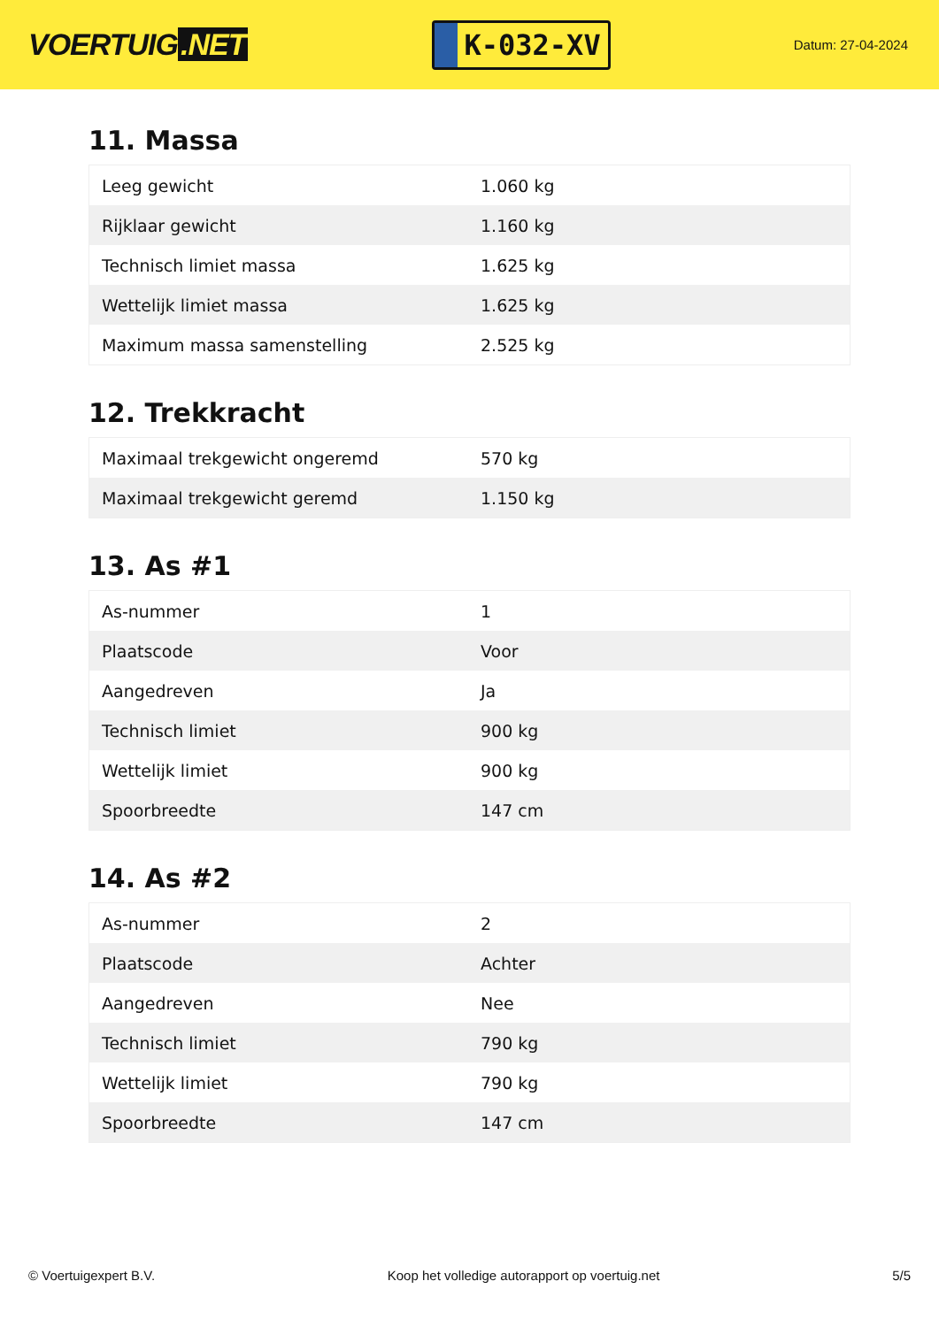VOERTUIG.NET
K-032-XV
Datum: 27-04-2024
11. Massa
| Leeg gewicht | 1.060 kg |
| Rijklaar gewicht | 1.160 kg |
| Technisch limiet massa | 1.625 kg |
| Wettelijk limiet massa | 1.625 kg |
| Maximum massa samenstelling | 2.525 kg |
12. Trekkracht
| Maximaal trekgewicht ongeremd | 570 kg |
| Maximaal trekgewicht geremd | 1.150 kg |
13. As #1
| As-nummer | 1 |
| Plaatscode | Voor |
| Aangedreven | Ja |
| Technisch limiet | 900 kg |
| Wettelijk limiet | 900 kg |
| Spoorbreedte | 147 cm |
14. As #2
| As-nummer | 2 |
| Plaatscode | Achter |
| Aangedreven | Nee |
| Technisch limiet | 790 kg |
| Wettelijk limiet | 790 kg |
| Spoorbreedte | 147 cm |
© Voertuigexpert B.V. Koop het volledige autorapport op voertuig.net 5/5